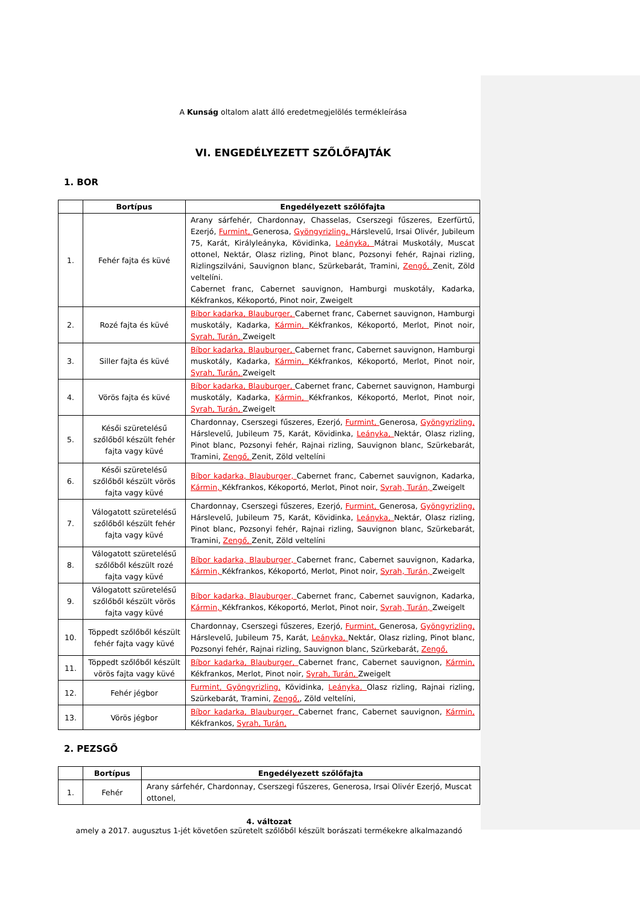A Kunság oltalom alatt álló eredetmegjelölés termékleírása
VI. ENGEDÉLYEZETT SZŐLŐFAJTÁK
1. BOR
| | Bortípus | Engedélyezett szőlőfajta |
| --- | --- | --- |
| 1. | Fehér fajta és küvé | Arany sárfehér, Chardonnay, Chasselas, Cserszegi fűszeres, Ezerfürtű, Ezerjó, Furmint, Generosa, Gyöngyrizling, Hárslevelű, Irsai Olivér, Jubileum 75, Karát, Királyleányka, Kövidinka, Leányka, Mátrai Muskotály, Muscat ottonel, Nektár, Olasz rizling, Pinot blanc, Pozsonyi fehér, Rajnai rizling, Rizlingszilváni, Sauvignon blanc, Szürkebarát, Tramini, Zengő, Zenit, Zöld veltelíni. Cabernet franc, Cabernet sauvignon, Hamburgi muskotály, Kadarka, Kékfrankos, Kékoportó, Pinot noir, Zweigelt |
| 2. | Rozé fajta és küvé | Bíbor kadarka, Blauburger, Cabernet franc, Cabernet sauvignon, Hamburgi muskotály, Kadarka, Kármin, Kékfrankos, Kékoportó, Merlot, Pinot noir, Syrah, Turán, Zweigelt |
| 3. | Siller fajta és küvé | Bíbor kadarka, Blauburger, Cabernet franc, Cabernet sauvignon, Hamburgi muskotály, Kadarka, Kármin, Kékfrankos, Kékoportó, Merlot, Pinot noir, Syrah, Turán, Zweigelt |
| 4. | Vörös fajta és küvé | Bíbor kadarka, Blauburger, Cabernet franc, Cabernet sauvignon, Hamburgi muskotály, Kadarka, Kármin, Kékfrankos, Kékoportó, Merlot, Pinot noir, Syrah, Turán, Zweigelt |
| 5. | Késői szüretelésű szőlőből készült fehér fajta vagy küvé | Chardonnay, Cserszegi fűszeres, Ezerjó, Furmint, Generosa, Gyöngyrizling, Hárslevelű, Jubileum 75, Karát, Kövidinka, Leányka, Nektár, Olasz rizling, Pinot blanc, Pozsonyi fehér, Rajnai rizling, Sauvignon blanc, Szürkebarát, Tramini, Zengő, Zenit, Zöld veltelíni |
| 6. | Késői szüretelésű szőlőből készült vörös fajta vagy küvé | Bíbor kadarka, Blauburger, Cabernet franc, Cabernet sauvignon, Kadarka, Kármin, Kékfrankos, Kékoportó, Merlot, Pinot noir, Syrah, Turán, Zweigelt |
| 7. | Válogatott szüretelésű szőlőből készült fehér fajta vagy küvé | Chardonnay, Cserszegi fűszeres, Ezerjó, Furmint, Generosa, Gyöngyrizling, Hárslevelű, Jubileum 75, Karát, Kövidinka, Leányka, Nektár, Olasz rizling, Pinot blanc, Pozsonyi fehér, Rajnai rizling, Sauvignon blanc, Szürkebarát, Tramini, Zengő, Zenit, Zöld veltelíni |
| 8. | Válogatott szüretelésű szőlőből készült rozé fajta vagy küvé | Bíbor kadarka, Blauburger, Cabernet franc, Cabernet sauvignon, Kadarka, Kármin, Kékfrankos, Kékoportó, Merlot, Pinot noir, Syrah, Turán, Zweigelt |
| 9. | Válogatott szüretelésű szőlőből készült vörös fajta vagy küvé | Bíbor kadarka, Blauburger, Cabernet franc, Cabernet sauvignon, Kadarka, Kármin, Kékfrankos, Kékoportó, Merlot, Pinot noir, Syrah, Turán, Zweigelt |
| 10. | Töppedt szőlőből készült fehér fajta vagy küvé | Chardonnay, Cserszegi fűszeres, Ezerjó, Furmint, Generosa, Gyöngyrizling, Hárslevelű, Jubileum 75, Karát, Leányka, Nektár, Olasz rizling, Pinot blanc, Pozsonyi fehér, Rajnai rizling, Sauvignon blanc, Szürkebarát, Zengő, |
| 11. | Töppedt szőlőből készült vörös fajta vagy küvé | Bíbor kadarka, Blauburger, Cabernet franc, Cabernet sauvignon, Kármin, Kékfrankos, Merlot, Pinot noir, Syrah, Turán, Zweigelt |
| 12. | Fehér jégbor | Furmint, Gyöngyrizling, Kövidinka, Leányka, Olasz rizling, Rajnai rizling, Szürkebarát, Tramini, Zengő, , Zöld veltelíni, |
| 13. | Vörös jégbor | Bíbor kadarka, Blauburger, Cabernet franc, Cabernet sauvignon, Kármin, Kékfrankos, Syrah, Turán, |
2. PEZSGŐ
| | Bortípus | Engedélyezett szőlőfajta |
| --- | --- | --- |
| 1. | Fehér | Arany sárfehér, Chardonnay, Cserszegi fűszeres, Generosa, Irsai Olivér Ezerjó, Muscat ottonel, |
4. változat
amely a 2017. augusztus 1-jét követően szüretelt szőlőből készült borászati termékekre alkalmazandó